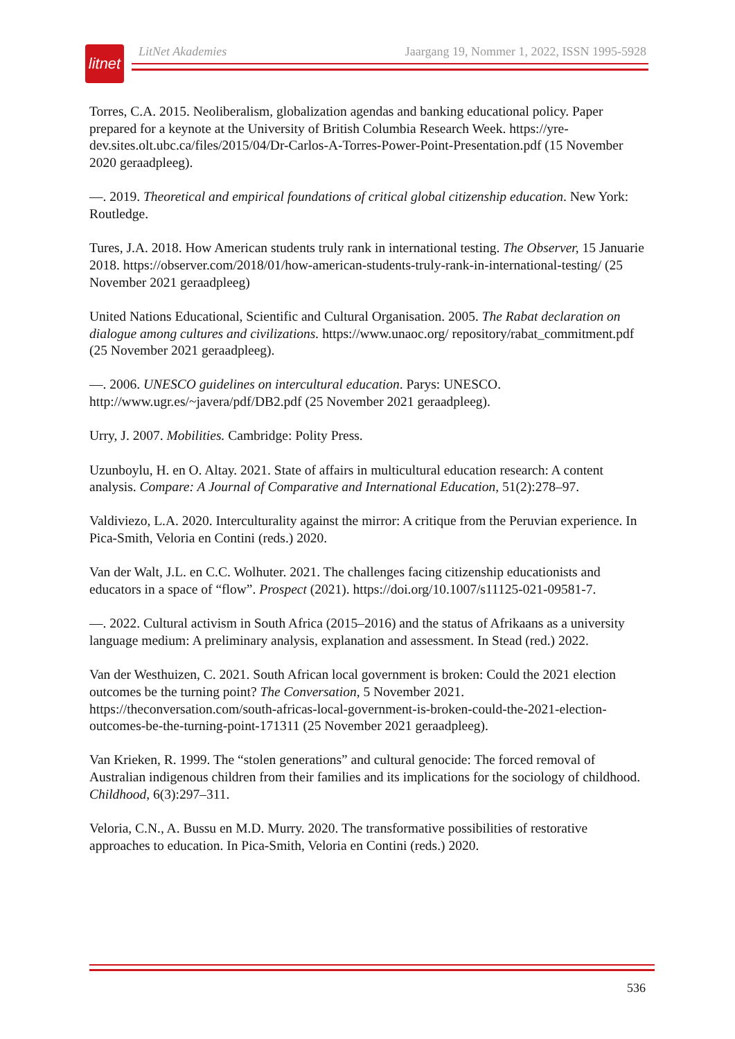litnet
LitNet Akademies Jaargang 19, Nommer 1, 2022, ISSN 1995-5928
Torres, C.A. 2015. Neoliberalism, globalization agendas and banking educational policy. Paper prepared for a keynote at the University of British Columbia Research Week. https://yre-dev.sites.olt.ubc.ca/files/2015/04/Dr-Carlos-A-Torres-Power-Point-Presentation.pdf (15 November 2020 geraadpleeg).
—. 2019. Theoretical and empirical foundations of critical global citizenship education. New York: Routledge.
Tures, J.A. 2018. How American students truly rank in international testing. The Observer, 15 Januarie 2018. https://observer.com/2018/01/how-american-students-truly-rank-in-international-testing/ (25 November 2021 geraadpleeg)
United Nations Educational, Scientific and Cultural Organisation. 2005. The Rabat declaration on dialogue among cultures and civilizations. https://www.unaoc.org/ repository/rabat_commitment.pdf (25 November 2021 geraadpleeg).
—. 2006. UNESCO guidelines on intercultural education. Parys: UNESCO. http://www.ugr.es/~javera/pdf/DB2.pdf (25 November 2021 geraadpleeg).
Urry, J. 2007. Mobilities. Cambridge: Polity Press.
Uzunboylu, H. en O. Altay. 2021. State of affairs in multicultural education research: A content analysis. Compare: A Journal of Comparative and International Education, 51(2):278–97.
Valdiviezo, L.A. 2020. Interculturality against the mirror: A critique from the Peruvian experience. In Pica-Smith, Veloria en Contini (reds.) 2020.
Van der Walt, J.L. en C.C. Wolhuter. 2021. The challenges facing citizenship educationists and educators in a space of “flow”. Prospect (2021). https://doi.org/10.1007/s11125-021-09581-7.
—. 2022. Cultural activism in South Africa (2015–2016) and the status of Afrikaans as a university language medium: A preliminary analysis, explanation and assessment. In Stead (red.) 2022.
Van der Westhuizen, C. 2021. South African local government is broken: Could the 2021 election outcomes be the turning point? The Conversation, 5 November 2021. https://theconversation.com/south-africas-local-government-is-broken-could-the-2021-election-outcomes-be-the-turning-point-171311 (25 November 2021 geraadpleeg).
Van Krieken, R. 1999. The “stolen generations” and cultural genocide: The forced removal of Australian indigenous children from their families and its implications for the sociology of childhood. Childhood, 6(3):297–311.
Veloria, C.N., A. Bussu en M.D. Murry. 2020. The transformative possibilities of restorative approaches to education. In Pica-Smith, Veloria en Contini (reds.) 2020.
536